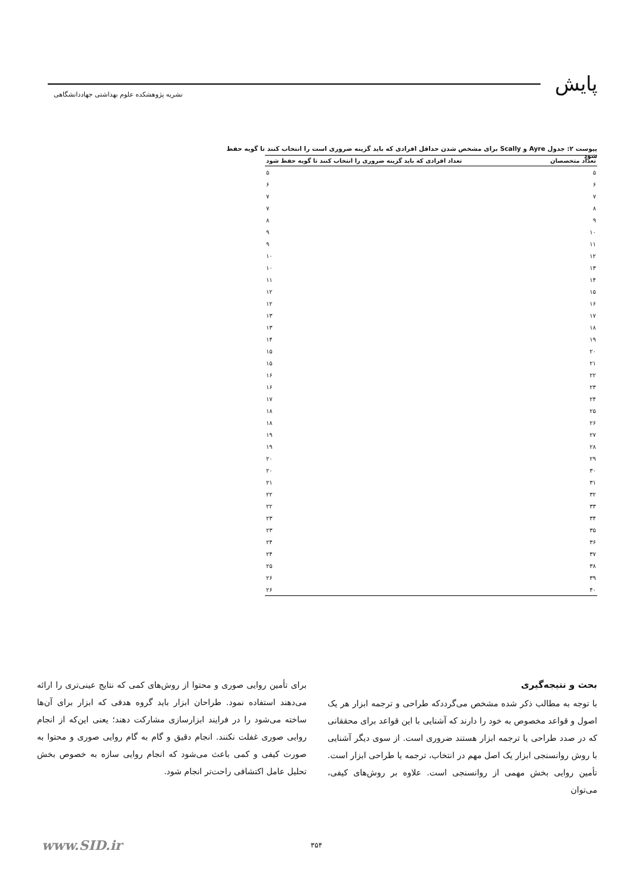پایش
نشریه پژوهشکده علوم بهداشتی جهاددانشگاهی
پیوست ۲: جدول Ayre و Scally برای مشخص شدن حداقل افرادی که باید گزینه ضروری است را انتخاب کنند تا گویه حفظ شود
| تعداد متخصصان | تعداد افرادی که باید گزینه ضروری را انتخاب کنند تا گویه حفظ شود |
| --- | --- |
| ۵ | ۵ |
| ۶ | ۶ |
| ۷ | ۷ |
| ۸ | ۷ |
| ۹ | ۸ |
| ۱۰ | ۹ |
| ۱۱ | ۹ |
| ۱۲ | ۱۰ |
| ۱۳ | ۱۰ |
| ۱۴ | ۱۱ |
| ۱۵ | ۱۲ |
| ۱۶ | ۱۲ |
| ۱۷ | ۱۳ |
| ۱۸ | ۱۳ |
| ۱۹ | ۱۴ |
| ۲۰ | ۱۵ |
| ۲۱ | ۱۵ |
| ۲۲ | ۱۶ |
| ۲۳ | ۱۶ |
| ۲۴ | ۱۷ |
| ۲۵ | ۱۸ |
| ۲۶ | ۱۸ |
| ۲۷ | ۱۹ |
| ۲۸ | ۱۹ |
| ۲۹ | ۲۰ |
| ۳۰ | ۲۰ |
| ۳۱ | ۲۱ |
| ۳۲ | ۲۲ |
| ۳۳ | ۲۲ |
| ۳۴ | ۲۳ |
| ۳۵ | ۲۳ |
| ۳۶ | ۲۴ |
| ۳۷ | ۲۴ |
| ۳۸ | ۲۵ |
| ۳۹ | ۲۶ |
| ۴۰ | ۲۶ |
بحث و نتیجه‌گیری
با توجه به مطالب ذکر شده مشخص می‌گرددکه طراحی و ترجمه ابزار هر یک اصول و قواعد مخصوص به خود را دارند که آشنایی با این قواعد برای محققانی که در صدد طراحی یا ترجمه ابزار هستند ضروری است. از سوی دیگر آشنایی با روش روانسنجی ابزار یک اصل مهم در انتخاب، ترجمه یا طراحی ابزار است. تأمین روایی بخش مهمی از روانسنجی است. علاوه بر روش‌های کیفی، می‌توان
برای تأمین روایی صوری و محتوا از روش‌های کمی که نتایج عینی‌تری را ارائه می‌دهند استفاده نمود. طراحان ابزار باید گروه هدفی که ابزار برای آن‌ها ساخته می‌شود را در فرایند ابزارسازی مشارکت دهند؛ یعنی این‌که از انجام روایی صوری غفلت نکنند. انجام دقیق و گام به گام روایی صوری و محتوا به صورت کیفی و کمی باعث می‌شود که انجام روایی سازه به خصوص بخش تحلیل عامل اکتشافی راحت‌تر انجام شود.
۳۵۴ www.SID.ir